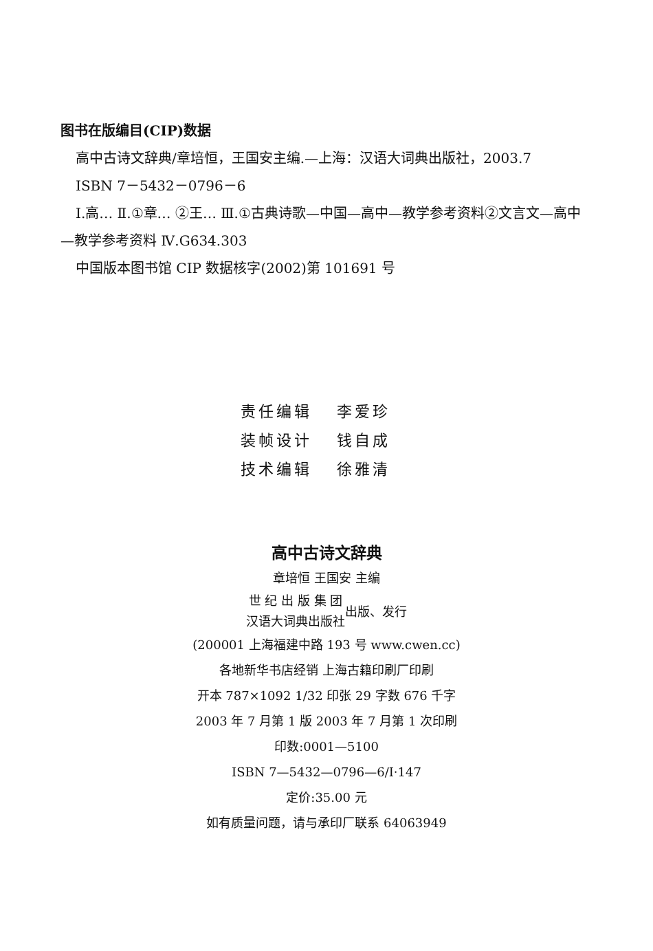图书在版编目(CIP)数据
高中古诗文辞典/章培恒，王国安主编.—上海：汉语大词典出版社，2003.7
ISBN 7－5432－0796－6
Ⅰ.高… Ⅱ.①章… ②王… Ⅲ.①古典诗歌—中国—高中—教学参考资料②文言文—高中—教学参考资料 Ⅳ.G634.303
中国版本图书馆 CIP 数据核字(2002)第 101691 号
责任编辑 李爱珍
装帧设计 钱自成
技术编辑 徐雅清
高中古诗文辞典
章培恒 王国安 主编
世 纪 出 版 集 团
汉语大词典出版社
出版、发行
(200001 上海福建中路 193 号 www.cwen.cc)
各地新华书店经销 上海古籍印刷厂印刷
开本 787×1092 1/32 印张 29 字数 676 千字
2003 年 7 月第 1 版 2003 年 7 月第 1 次印刷
印数:0001—5100
ISBN 7—5432—0796—6/I·147
定价:35.00 元
如有质量问题，请与承印厂联系 64063949